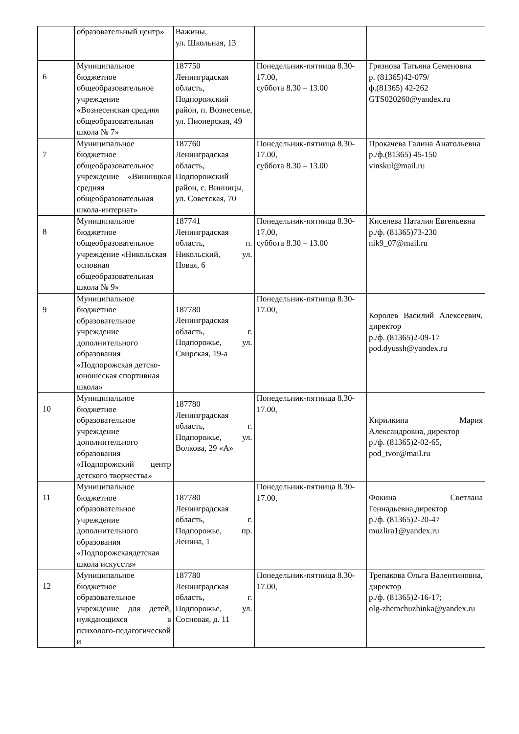| | образовательный центр» | Важины, ул. Школьная, 13 | | |
| 6 | Муниципальное бюджетное общеобразовательное учреждение «Вознесенская средняя общеобразовательная школа № 7» | 187750 Ленинградская область, Подпорожский район, п. Вознесенье, ул. Пионерская, 49 | Понедельник-пятница 8.30-17.00, суббота 8.30 – 13.00 | Грязнова Татьяна Семеновна р. (81365)42-079/ ф.(81365) 42-262 GTS020260@yandex.ru |
| 7 | Муниципальное бюджетное общеобразовательное учреждение «Винницкая средняя общеобразовательная школа-интернат» | 187760 Ленинградская область, Подпорожский район, с. Винницы, ул. Советская, 70 | Понедельник-пятница 8.30-17.00, суббота 8.30 – 13.00 | Прокачева Галина Анатольевна р./ф.(81365) 45-150 vinskul@mail.ru |
| 8 | Муниципальное бюджетное общеобразовательное учреждение «Никольская основная общеобразовательная школа № 9» | 187741 Ленинградская область, п. Никольский, ул. Новая, 6 | Понедельник-пятница 8.30-17.00, суббота 8.30 – 13.00 | Киселева Наталия Евгеньевна р./ф. (81365)73-230 nik9_07@mail.ru |
| 9 | Муниципальное бюджетное образовательное учреждение дополнительного образования «Подпорожская детско-юношеская спортивная школа» | 187780 Ленинградская область, г. Подпорожье, ул. Свирская, 19-а | Понедельник-пятница 8.30-17.00, | Королев Василий Алексеевич, директор р./ф. (81365)2-09-17 pod.dyussh@yandex.ru |
| 10 | Муниципальное бюджетное образовательное учреждение дополнительного образования «Подпорожский центр детского творчества» | 187780 Ленинградская область, г. Подпорожье, ул. Волкова, 29 «А» | Понедельник-пятница 8.30-17.00, | Кирилкина Мария Александровна, директор р./ф. (81365)2-02-65, pod_tvor@mail.ru |
| 11 | Муниципальное бюджетное образовательное учреждение дополнительного образования «Подпорожскаядетская школа искусств» | 187780 Ленинградская область, г. Подпорожье, пр. Ленина, 1 | Понедельник-пятница 8.30-17.00, | Фокина Светлана Геннадьевна,директор р./ф. (81365)2-20-47 muzlira1@yandex.ru |
| 12 | Муниципальное бюджетное образовательное учреждение для детей, нуждающихся в психолого-педагогической и | 187780 Ленинградская область, г. Подпорожье, ул. Сосновая, д. 11 | Понедельник-пятница 8.30-17.00, | Трепакова Ольга Валентиновна, директор р./ф. (81365)2-16-17; olg-zhemchuzhinka@yandex.ru |